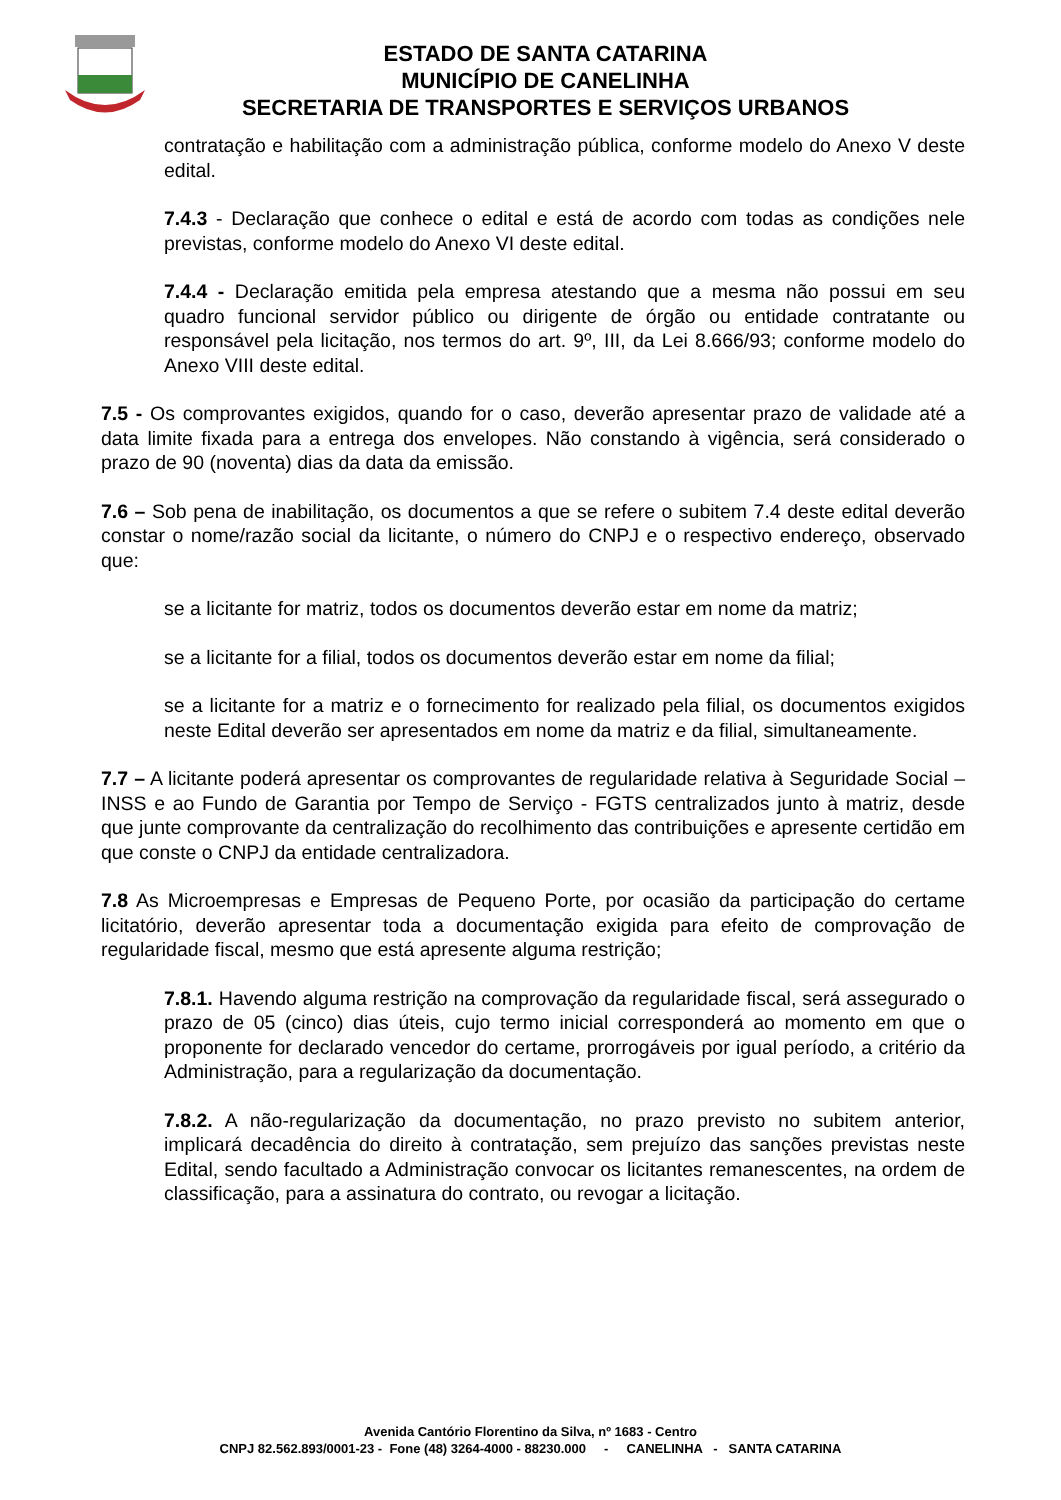ESTADO DE SANTA CATARINA
MUNICÍPIO DE CANELINHA
SECRETARIA DE TRANSPORTES E SERVIÇOS URBANOS
contratação e habilitação com a administração pública, conforme modelo do Anexo V deste edital.
7.4.3 - Declaração que conhece o edital e está de acordo com todas as condições nele previstas, conforme modelo do Anexo VI deste edital.
7.4.4 - Declaração emitida pela empresa atestando que a mesma não possui em seu quadro funcional servidor público ou dirigente de órgão ou entidade contratante ou responsável pela licitação, nos termos do art. 9º, III, da Lei 8.666/93; conforme modelo do Anexo VIII deste edital.
7.5 - Os comprovantes exigidos, quando for o caso, deverão apresentar prazo de validade até a data limite fixada para a entrega dos envelopes. Não constando à vigência, será considerado o prazo de 90 (noventa) dias da data da emissão.
7.6 – Sob pena de inabilitação, os documentos a que se refere o subitem 7.4 deste edital deverão constar o nome/razão social da licitante, o número do CNPJ e o respectivo endereço, observado que:
se a licitante for matriz, todos os documentos deverão estar em nome da matriz;
se a licitante for a filial, todos os documentos deverão estar em nome da filial;
se a licitante for a matriz e o fornecimento for realizado pela filial, os documentos exigidos neste Edital deverão ser apresentados em nome da matriz e da filial, simultaneamente.
7.7 – A licitante poderá apresentar os comprovantes de regularidade relativa à Seguridade Social – INSS e ao Fundo de Garantia por Tempo de Serviço - FGTS centralizados junto à matriz, desde que junte comprovante da centralização do recolhimento das contribuições e apresente certidão em que conste o CNPJ da entidade centralizadora.
7.8 As Microempresas e Empresas de Pequeno Porte, por ocasião da participação do certame licitatório, deverão apresentar toda a documentação exigida para efeito de comprovação de regularidade fiscal, mesmo que está apresente alguma restrição;
7.8.1. Havendo alguma restrição na comprovação da regularidade fiscal, será assegurado o prazo de 05 (cinco) dias úteis, cujo termo inicial corresponderá ao momento em que o proponente for declarado vencedor do certame, prorrogáveis por igual período, a critério da Administração, para a regularização da documentação.
7.8.2. A não-regularização da documentação, no prazo previsto no subitem anterior, implicará decadência do direito à contratação, sem prejuízo das sanções previstas neste Edital, sendo facultado a Administração convocar os licitantes remanescentes, na ordem de classificação, para a assinatura do contrato, ou revogar a licitação.
Avenida Cantório Florentino da Silva, nº 1683 - Centro
CNPJ 82.562.893/0001-23 - Fone (48) 3264-4000 - 88230.000 - CANELINHA - SANTA CATARINA